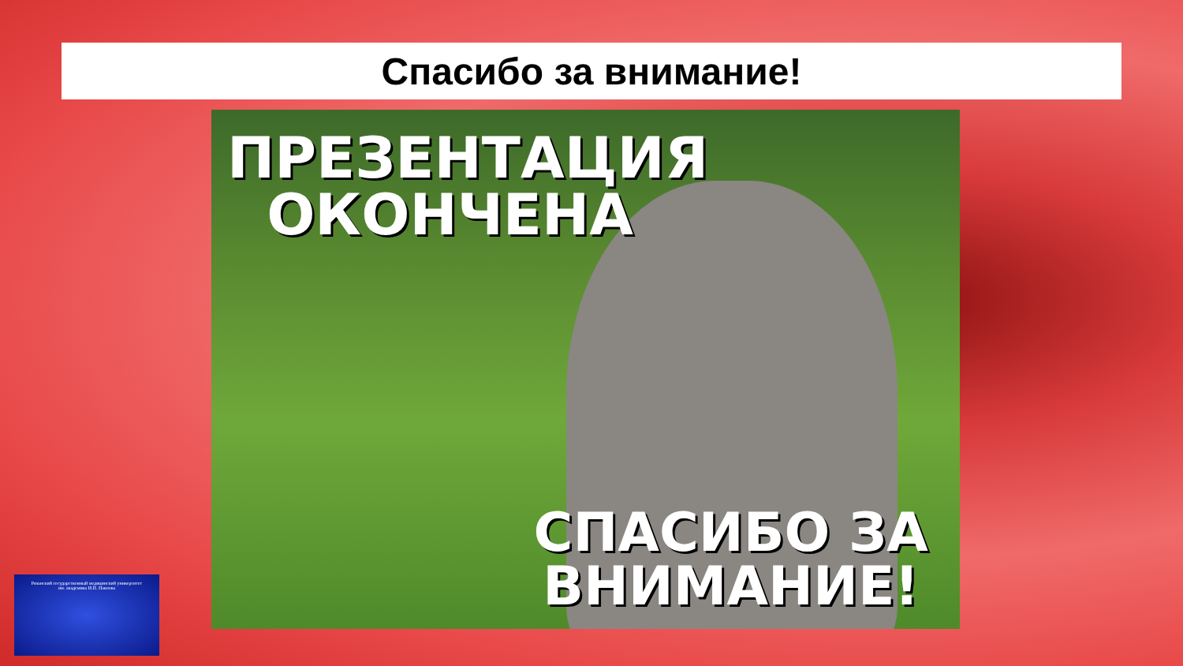Спасибо за внимание!
ПРЕЗЕНТАЦИЯ
ОКОНЧЕНА
СПАСИБО ЗА
ВНИМАНИЕ!
Рязанский государственный медицинский университет
им. академика И.П. Павлова